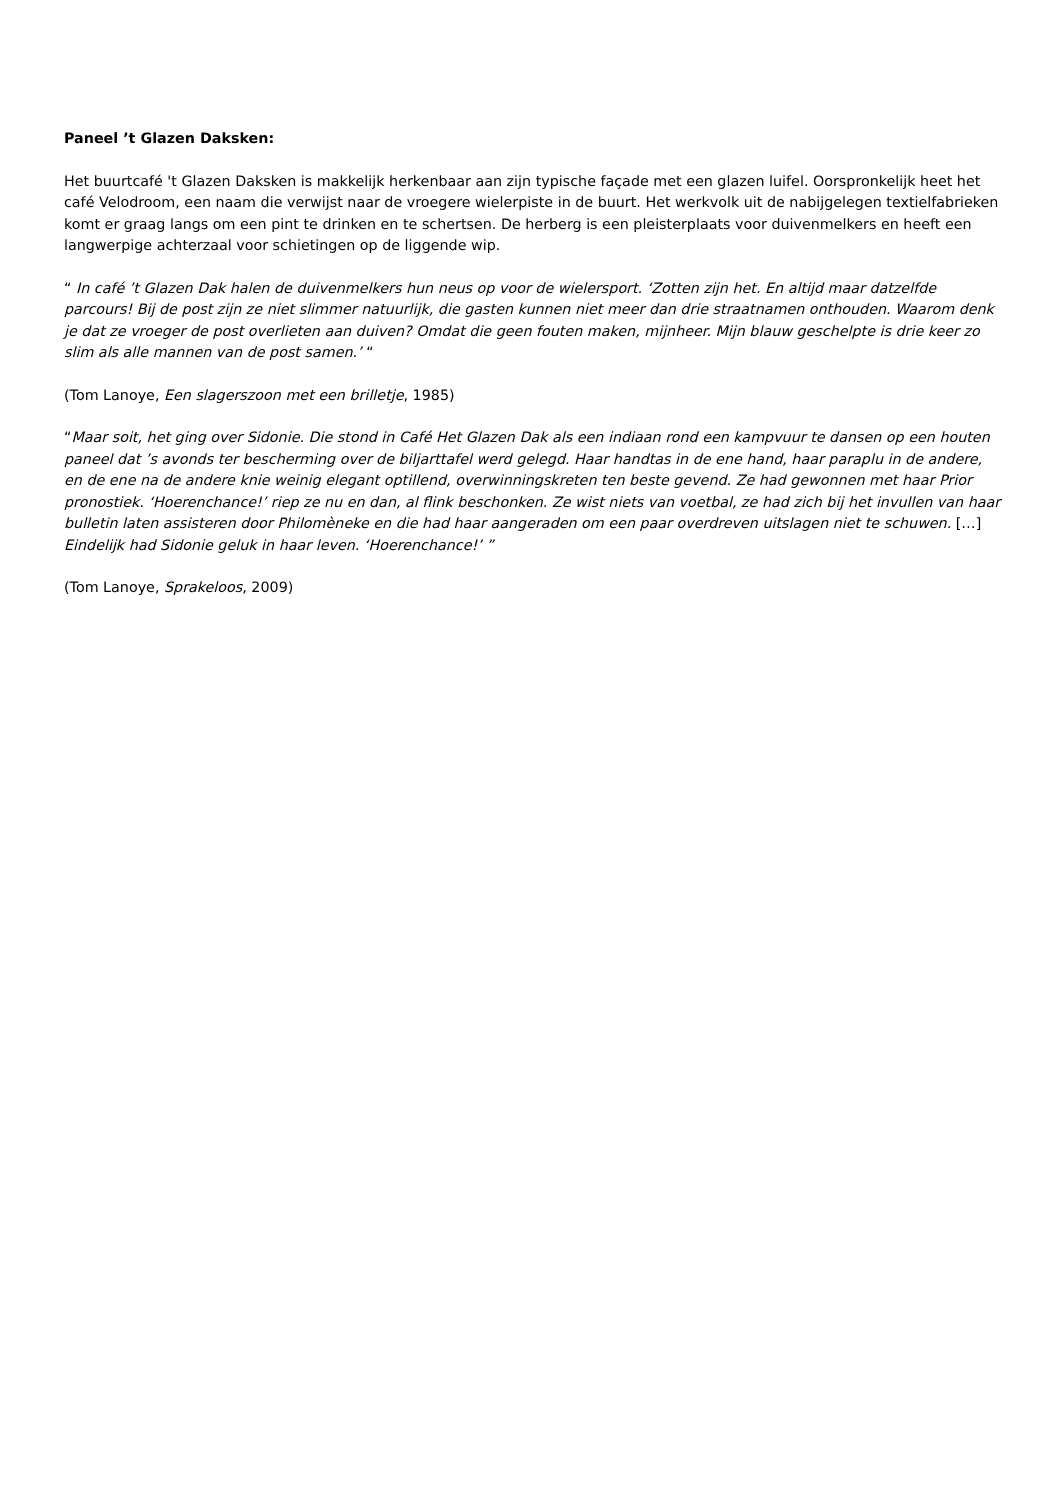Paneel ’t Glazen Daksken:
Het buurtcafé 't Glazen Daksken is makkelijk herkenbaar aan zijn typische façade met een glazen luifel. Oorspronkelijk heet het café Velodroom, een naam die verwijst naar de vroegere wielerpiste in de buurt. Het werkvolk uit de nabijgelegen textielfabrieken komt er graag langs om een pint te drinken en te schertsen. De herberg is een pleisterplaats voor duivenmelkers en heeft een langwerpige achterzaal voor schietingen op de liggende wip.
“ In café ’t Glazen Dak halen de duivenmelkers hun neus op voor de wielersport. ‘Zotten zijn het. En altijd maar datzelfde parcours! Bij de post zijn ze niet slimmer natuurlijk, die gasten kunnen niet meer dan drie straatnamen onthouden. Waarom denk je dat ze vroeger de post overlieten aan duiven? Omdat die geen fouten maken, mijnheer. Mijn blauw geschelpte is drie keer zo slim als alle mannen van de post samen.’ “
(Tom Lanoye, Een slagerszoon met een brilletje, 1985)
“Maar soit, het ging over Sidonie. Die stond in Café Het Glazen Dak als een indiaan rond een kampvuur te dansen op een houten paneel dat ’s avonds ter bescherming over de biljarttafel werd gelegd. Haar handtas in de ene hand, haar paraplu in de andere, en de ene na de andere knie weinig elegant optillend, overwinningskreten ten beste gevend. Ze had gewonnen met haar Prior pronostiek. ‘Hoerenchance!’ riep ze nu en dan, al flink beschonken. Ze wist niets van voetbal, ze had zich bij het invullen van haar bulletin laten assisteren door Philomèneke en die had haar aangeraden om een paar overdreven uitslagen niet te schuwen. […] Eindelijk had Sidonie geluk in haar leven. ‘Hoerenchance!’ ”
(Tom Lanoye, Sprakeloos, 2009)